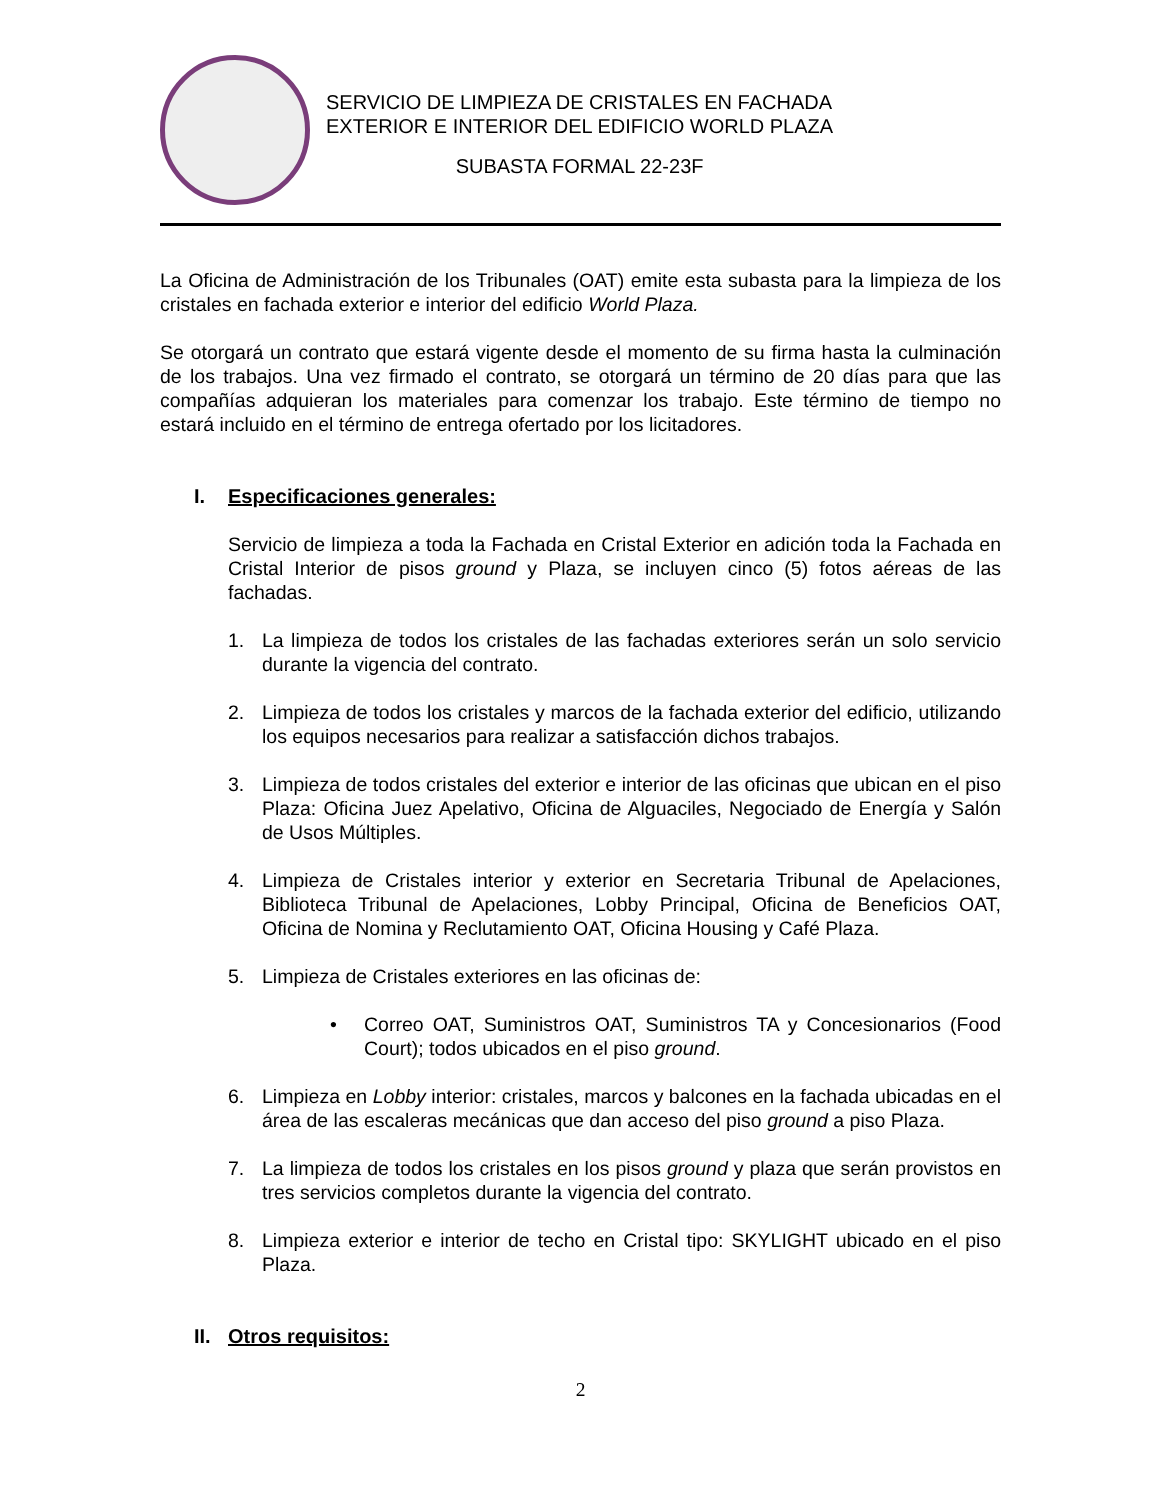SERVICIO DE LIMPIEZA DE CRISTALES EN FACHADA
EXTERIOR E INTERIOR DEL EDIFICIO WORLD PLAZA
SUBASTA FORMAL 22-23F
La Oficina de Administración de los Tribunales (OAT) emite esta subasta para la limpieza de los cristales en fachada exterior e interior del edificio World Plaza.
Se otorgará un contrato que estará vigente desde el momento de su firma hasta la culminación de los trabajos. Una vez firmado el contrato, se otorgará un término de 20 días para que las compañías adquieran los materiales para comenzar los trabajo. Este término de tiempo no estará incluido en el término de entrega ofertado por los licitadores.
I. Especificaciones generales:
Servicio de limpieza a toda la Fachada en Cristal Exterior en adición toda la Fachada en Cristal Interior de pisos ground y Plaza, se incluyen cinco (5) fotos aéreas de las fachadas.
1. La limpieza de todos los cristales de las fachadas exteriores serán un solo servicio durante la vigencia del contrato.
2. Limpieza de todos los cristales y marcos de la fachada exterior del edificio, utilizando los equipos necesarios para realizar a satisfacción dichos trabajos.
3. Limpieza de todos cristales del exterior e interior de las oficinas que ubican en el piso Plaza: Oficina Juez Apelativo, Oficina de Alguaciles, Negociado de Energía y Salón de Usos Múltiples.
4. Limpieza de Cristales interior y exterior en Secretaria Tribunal de Apelaciones, Biblioteca Tribunal de Apelaciones, Lobby Principal, Oficina de Beneficios OAT, Oficina de Nomina y Reclutamiento OAT, Oficina Housing y Café Plaza.
5. Limpieza de Cristales exteriores en las oficinas de:
• Correo OAT, Suministros OAT, Suministros TA y Concesionarios (Food Court); todos ubicados en el piso ground.
6. Limpieza en Lobby interior: cristales, marcos y balcones en la fachada ubicadas en el área de las escaleras mecánicas que dan acceso del piso ground a piso Plaza.
7. La limpieza de todos los cristales en los pisos ground y plaza que serán provistos en tres servicios completos durante la vigencia del contrato.
8. Limpieza exterior e interior de techo en Cristal tipo: SKYLIGHT ubicado en el piso Plaza.
II. Otros requisitos:
2